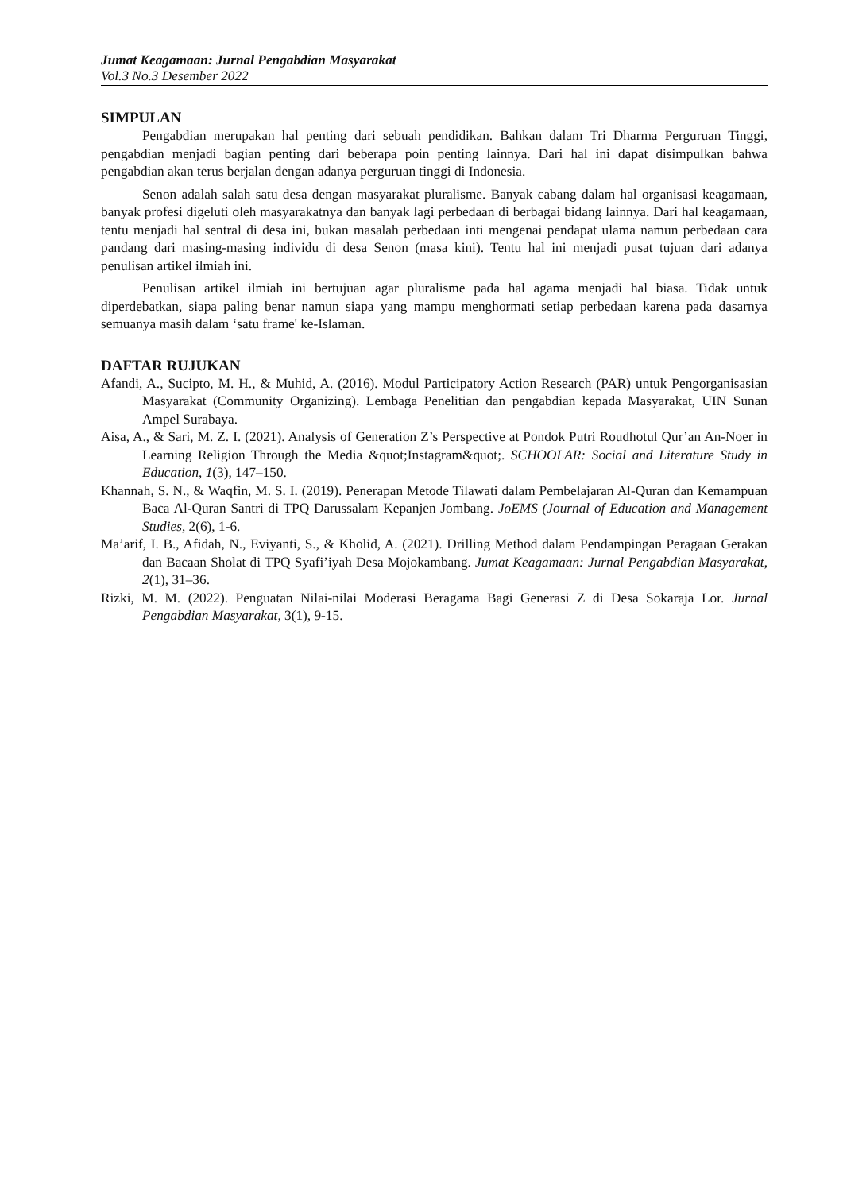Jumat Keagamaan: Jurnal Pengabdian Masyarakat
Vol.3 No.3 Desember 2022
SIMPULAN
Pengabdian merupakan hal penting dari sebuah pendidikan. Bahkan dalam Tri Dharma Perguruan Tinggi, pengabdian menjadi bagian penting dari beberapa poin penting lainnya. Dari hal ini dapat disimpulkan bahwa pengabdian akan terus berjalan dengan adanya perguruan tinggi di Indonesia.
Senon adalah salah satu desa dengan masyarakat pluralisme. Banyak cabang dalam hal organisasi keagamaan, banyak profesi digeluti oleh masyarakatnya dan banyak lagi perbedaan di berbagai bidang lainnya. Dari hal keagamaan, tentu menjadi hal sentral di desa ini, bukan masalah perbedaan inti mengenai pendapat ulama namun perbedaan cara pandang dari masing-masing individu di desa Senon (masa kini). Tentu hal ini menjadi pusat tujuan dari adanya penulisan artikel ilmiah ini.
Penulisan artikel ilmiah ini bertujuan agar pluralisme pada hal agama menjadi hal biasa. Tidak untuk diperdebatkan, siapa paling benar namun siapa yang mampu menghormati setiap perbedaan karena pada dasarnya semuanya masih dalam ‘satu frame' ke-Islaman.
DAFTAR RUJUKAN
Afandi, A., Sucipto, M. H., & Muhid, A. (2016). Modul Participatory Action Research (PAR) untuk Pengorganisasian Masyarakat (Community Organizing). Lembaga Penelitian dan pengabdian kepada Masyarakat, UIN Sunan Ampel Surabaya.
Aisa, A., & Sari, M. Z. I. (2021). Analysis of Generation Z’s Perspective at Pondok Putri Roudhotul Qur’an An-Noer in Learning Religion Through the Media &quot;Instagram&quot;. SCHOOLAR: Social and Literature Study in Education, 1(3), 147–150.
Khannah, S. N., & Waqfin, M. S. I. (2019). Penerapan Metode Tilawati dalam Pembelajaran Al-Quran dan Kemampuan Baca Al-Quran Santri di TPQ Darussalam Kepanjen Jombang. JoEMS (Journal of Education and Management Studies, 2(6), 1-6.
Ma’arif, I. B., Afidah, N., Eviyanti, S., & Kholid, A. (2021). Drilling Method dalam Pendampingan Peragaan Gerakan dan Bacaan Sholat di TPQ Syafi’iyah Desa Mojokambang. Jumat Keagamaan: Jurnal Pengabdian Masyarakat, 2(1), 31–36.
Rizki, M. M. (2022). Penguatan Nilai-nilai Moderasi Beragama Bagi Generasi Z di Desa Sokaraja Lor. Jurnal Pengabdian Masyarakat, 3(1), 9-15.